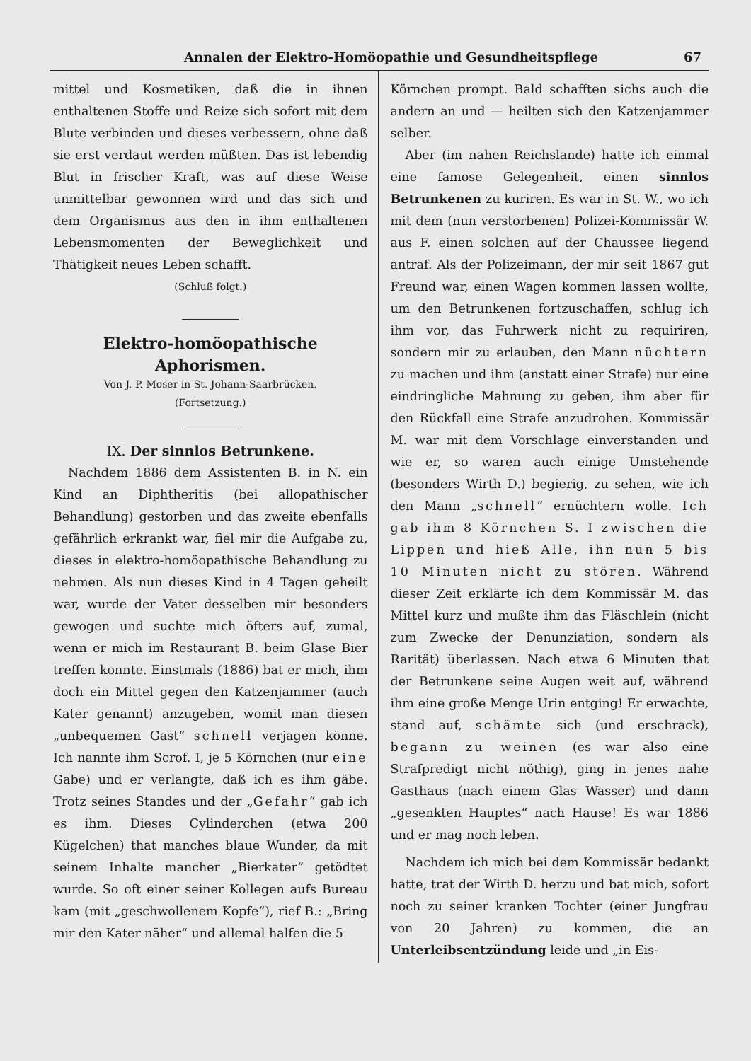Annalen der Elektro-Homöopathie und Gesundheitspflege 67
mittel und Kosmetiken, daß die in ihnen enthaltenen Stoffe und Reize sich sofort mit dem Blute verbinden und dieses verbessern, ohne daß sie erst verdaut werden müßten. Das ist lebendig Blut in frischer Kraft, was auf diese Weise unmittelbar gewonnen wird und das sich und dem Organismus aus den in ihm enthaltenen Lebensmomenten der Beweglichkeit und Thätigkeit neues Leben schafft.
(Schluß folgt.)
Elektro-homöopathische Aphorismen.
Von J. P. Moser in St. Johann-Saarbrücken.
(Fortsetzung.)
IX. Der sinnlos Betrunkene.
Nachdem 1886 dem Assistenten B. in N. ein Kind an Diphtheritis (bei allopathischer Behandlung) gestorben und das zweite ebenfalls gefährlich erkrankt war, fiel mir die Aufgabe zu, dieses in elektro-homöopathische Behandlung zu nehmen. Als nun dieses Kind in 4 Tagen geheilt war, wurde der Vater desselben mir besonders gewogen und suchte mich öfters auf, zumal, wenn er mich im Restaurant B. beim Glase Bier treffen konnte. Einstmals (1886) bat er mich, ihm doch ein Mittel gegen den Katzenjammer (auch Kater genannt) anzugeben, womit man diesen „unbequemen Gast“ schnell verjagen könne. Ich nannte ihm Scrof. I, je 5 Körnchen (nur eine Gabe) und er verlangte, daß ich es ihm gäbe. Trotz seines Standes und der „Gefahr“ gab ich es ihm. Dieses Cylinderchen (etwa 200 Kügelchen) that manches blaue Wunder, da mit seinem Inhalte mancher „Bierkater“ getödtet wurde. So oft einer seiner Kollegen aufs Bureau kam (mit „geschwollenem Kopfe“), rief B.: „Bring mir den Kater näher“ und allemal halfen die 5
Körnchen prompt. Bald schafften sichs auch die andern an und — heilten sich den Katzenjammer selber.
Aber (im nahen Reichslande) hatte ich einmal eine famose Gelegenheit, einen sinnlos Betrunkenen zu kuriren. Es war in St. W., wo ich mit dem (nun verstorbenen) Polizei-Kommissär W. aus F. einen solchen auf der Chaussee liegend antraf. Als der Polizeimann, der mir seit 1867 gut Freund war, einen Wagen kommen lassen wollte, um den Betrunkenen fortzuschaffen, schlug ich ihm vor, das Fuhrwerk nicht zu requiriren, sondern mir zu erlauben, den Mann nüchtern zu machen und ihm (anstatt einer Strafe) nur eine eindringliche Mahnung zu geben, ihm aber für den Rückfall eine Strafe anzudrohen. Kommissär M. war mit dem Vorschlage einverstanden und wie er, so waren auch einige Umstehende (besonders Wirth D.) begierig, zu sehen, wie ich den Mann „schnell“ ernüchtern wolle. Ich gab ihm 8 Körnchen S. I zwischen die Lippen und hieß Alle, ihn nun 5 bis 10 Minuten nicht zu stören. Während dieser Zeit erklärte ich dem Kommissär M. das Mittel kurz und mußte ihm das Fläschlein (nicht zum Zwecke der Denunziation, sondern als Rarität) überlassen. Nach etwa 6 Minuten that der Betrunkene seine Augen weit auf, während ihm eine große Menge Urin entging! Er erwachte, stand auf, schämte sich (und erschrack), begann zu weinen (es war also eine Strafpredigt nicht nöthig), ging in jenes nahe Gasthaus (nach einem Glas Wasser) und dann „gesenkten Hauptes“ nach Hause! Es war 1886 und er mag noch leben.
Nachdem ich mich bei dem Kommissär bedankt hatte, trat der Wirth D. herzu und bat mich, sofort noch zu seiner kranken Tochter (einer Jungfrau von 20 Jahren) zu kommen, die an Unterleibsentzündung leide und „in Eis-